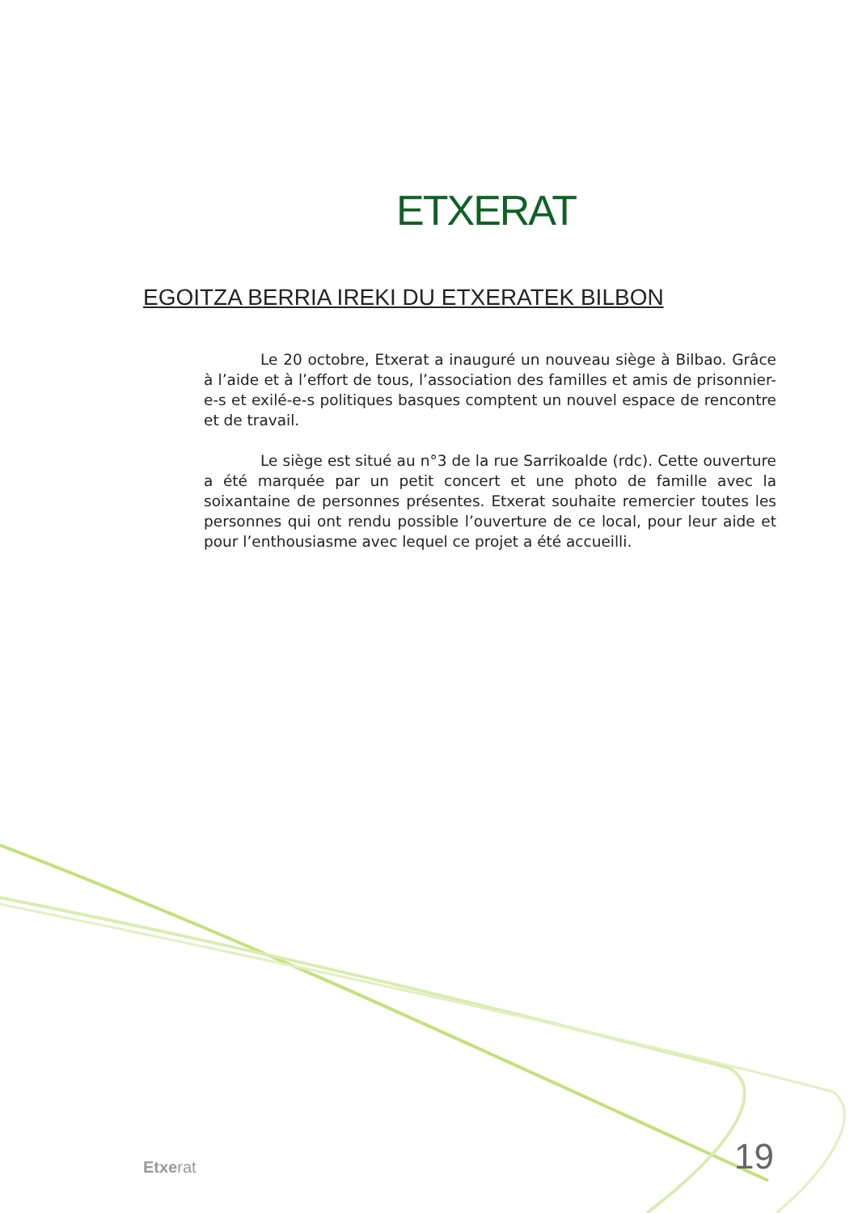ETXERAT
EGOITZA BERRIA IREKI DU ETXERATEK BILBON
Le 20 octobre, Etxerat a inauguré un nouveau siège à Bilbao. Grâce à l’aide et à l’effort de tous, l’association des familles et amis de prisonnier-e-s et exilé-e-s politiques basques comptent un nouvel espace de rencontre et de travail.
Le siège est situé au n°3 de la rue Sarrikoalde (rdc). Cette ouverture a été marquée par un petit concert et une photo de famille avec la soixantaine de personnes présentes. Etxerat souhaite remercier toutes les personnes qui ont rendu possible l’ouverture de ce local, pour leur aide et pour l’enthousiasme avec lequel ce projet a été accueilli.
Etxerat 19